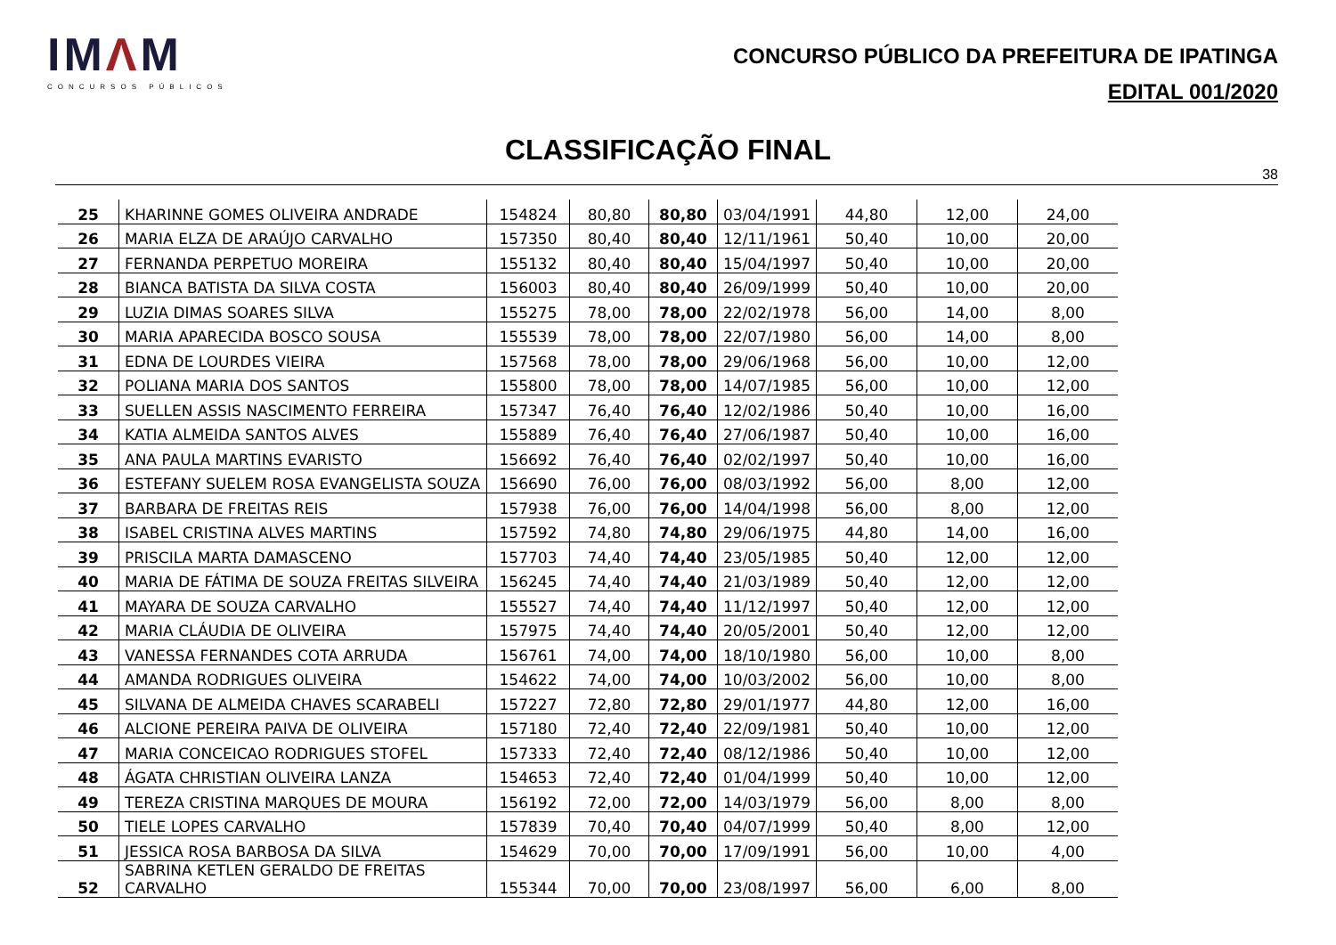IMΛM
CONCURSOS PÚBLICOS
CONCURSO PÚBLICO DA PREFEITURA DE IPATINGA
EDITAL 001/2020
CLASSIFICAÇÃO FINAL
38
| 25 | KHARINNE GOMES OLIVEIRA ANDRADE | 154824 | 80,80 | 80,80 | 03/04/1991 | 44,80 | 12,00 | 24,00 |
| 26 | MARIA ELZA DE ARAÚJO CARVALHO | 157350 | 80,40 | 80,40 | 12/11/1961 | 50,40 | 10,00 | 20,00 |
| 27 | FERNANDA PERPETUO MOREIRA | 155132 | 80,40 | 80,40 | 15/04/1997 | 50,40 | 10,00 | 20,00 |
| 28 | BIANCA BATISTA DA SILVA COSTA | 156003 | 80,40 | 80,40 | 26/09/1999 | 50,40 | 10,00 | 20,00 |
| 29 | LUZIA DIMAS SOARES SILVA | 155275 | 78,00 | 78,00 | 22/02/1978 | 56,00 | 14,00 | 8,00 |
| 30 | MARIA APARECIDA BOSCO SOUSA | 155539 | 78,00 | 78,00 | 22/07/1980 | 56,00 | 14,00 | 8,00 |
| 31 | EDNA DE LOURDES VIEIRA | 157568 | 78,00 | 78,00 | 29/06/1968 | 56,00 | 10,00 | 12,00 |
| 32 | POLIANA MARIA DOS SANTOS | 155800 | 78,00 | 78,00 | 14/07/1985 | 56,00 | 10,00 | 12,00 |
| 33 | SUELLEN ASSIS NASCIMENTO FERREIRA | 157347 | 76,40 | 76,40 | 12/02/1986 | 50,40 | 10,00 | 16,00 |
| 34 | KATIA ALMEIDA SANTOS ALVES | 155889 | 76,40 | 76,40 | 27/06/1987 | 50,40 | 10,00 | 16,00 |
| 35 | ANA PAULA MARTINS EVARISTO | 156692 | 76,40 | 76,40 | 02/02/1997 | 50,40 | 10,00 | 16,00 |
| 36 | ESTEFANY SUELEM ROSA EVANGELISTA SOUZA | 156690 | 76,00 | 76,00 | 08/03/1992 | 56,00 | 8,00 | 12,00 |
| 37 | BARBARA DE FREITAS REIS | 157938 | 76,00 | 76,00 | 14/04/1998 | 56,00 | 8,00 | 12,00 |
| 38 | ISABEL CRISTINA ALVES MARTINS | 157592 | 74,80 | 74,80 | 29/06/1975 | 44,80 | 14,00 | 16,00 |
| 39 | PRISCILA MARTA DAMASCENO | 157703 | 74,40 | 74,40 | 23/05/1985 | 50,40 | 12,00 | 12,00 |
| 40 | MARIA DE FÁTIMA DE SOUZA FREITAS SILVEIRA | 156245 | 74,40 | 74,40 | 21/03/1989 | 50,40 | 12,00 | 12,00 |
| 41 | MAYARA DE SOUZA CARVALHO | 155527 | 74,40 | 74,40 | 11/12/1997 | 50,40 | 12,00 | 12,00 |
| 42 | MARIA CLÁUDIA DE OLIVEIRA | 157975 | 74,40 | 74,40 | 20/05/2001 | 50,40 | 12,00 | 12,00 |
| 43 | VANESSA FERNANDES COTA ARRUDA | 156761 | 74,00 | 74,00 | 18/10/1980 | 56,00 | 10,00 | 8,00 |
| 44 | AMANDA RODRIGUES OLIVEIRA | 154622 | 74,00 | 74,00 | 10/03/2002 | 56,00 | 10,00 | 8,00 |
| 45 | SILVANA DE ALMEIDA CHAVES SCARABELI | 157227 | 72,80 | 72,80 | 29/01/1977 | 44,80 | 12,00 | 16,00 |
| 46 | ALCIONE PEREIRA PAIVA DE OLIVEIRA | 157180 | 72,40 | 72,40 | 22/09/1981 | 50,40 | 10,00 | 12,00 |
| 47 | MARIA CONCEICAO RODRIGUES STOFEL | 157333 | 72,40 | 72,40 | 08/12/1986 | 50,40 | 10,00 | 12,00 |
| 48 | ÁGATA CHRISTIAN OLIVEIRA LANZA | 154653 | 72,40 | 72,40 | 01/04/1999 | 50,40 | 10,00 | 12,00 |
| 49 | TEREZA CRISTINA MARQUES DE MOURA | 156192 | 72,00 | 72,00 | 14/03/1979 | 56,00 | 8,00 | 8,00 |
| 50 | TIELE LOPES CARVALHO | 157839 | 70,40 | 70,40 | 04/07/1999 | 50,40 | 8,00 | 12,00 |
| 51 | JESSICA ROSA BARBOSA DA SILVA | 154629 | 70,00 | 70,00 | 17/09/1991 | 56,00 | 10,00 | 4,00 |
| 52 | SABRINA KETLEN GERALDO DE FREITAS CARVALHO | 155344 | 70,00 | 70,00 | 23/08/1997 | 56,00 | 6,00 | 8,00 |